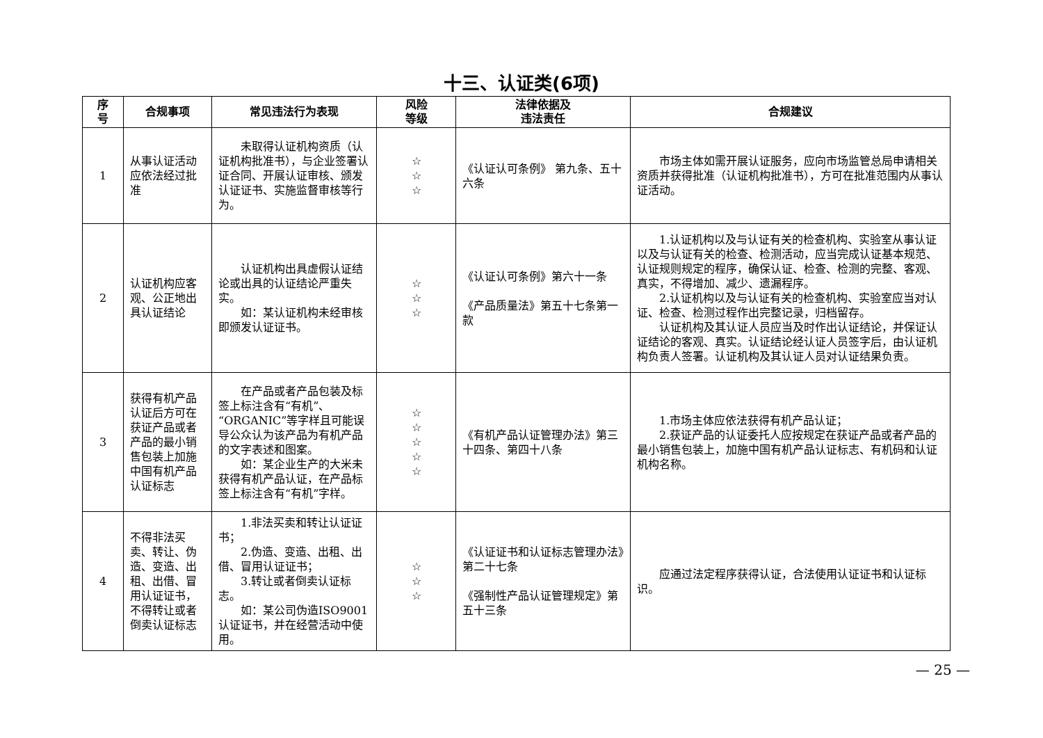十三、认证类(6项)
| 序 号 | 合规事项 | 常见违法行为表现 | 风险 等级 | 法律依据及 违法责任 | 合规建议 |
| --- | --- | --- | --- | --- | --- |
| 1 | 从事认证活动应依法经过批准 | 未取得认证机构资质（认证机构批准书），与企业签署认证合同、开展认证审核、颁发认证证书、实施监督审核等行为。 | ☆ ☆ ☆ | 《认证认可条例》 第九条、五十六条 | 市场主体如需开展认证服务，应向市场监管总局申请相关资质并获得批准（认证机构批准书），方可在批准范围内从事认证活动。 |
| 2 | 认证机构应客观、公正地出具认证结论 | 认证机构出具虚假认证结论或出具的认证结论严重失实。 如：某认证机构未经审核即颁发认证证书。 | ☆ ☆ ☆ | 《认证认可条例》第六十一条 《产品质量法》第五十七条第一款 | 1.认证机构以及与认证有关的检查机构、实验室从事认证以及与认证有关的检查、检测活动，应当完成认证基本规范、认证规则规定的程序，确保认证、检查、检测的完整、客观、真实，不得增加、减少、遗漏程序。 2.认证机构以及与认证有关的检查机构、实验室应当对认证、检查、检测过程作出完整记录，归档留存。 认证机构及其认证人员应当及时作出认证结论，并保证认证结论的客观、真实。认证结论经认证人员签字后，由认证机构负责人签署。认证机构及其认证人员对认证结果负责。 |
| 3 | 获得有机产品认证后方可在获证产品或者产品的最小销售包装上加施中国有机产品认证标志 | 在产品或者产品包装及标签上标注含有“有机”、“ORGANIC”等字样且可能误导公众认为该产品为有机产品的文字表述和图案。 如：某企业生产的大米未获得有机产品认证，在产品标签上标注含有“有机”字样。 | ☆ ☆ ☆ ☆ ☆ | 《有机产品认证管理办法》第三十四条、第四十八条 | 1.市场主体应依法获得有机产品认证； 2.获证产品的认证委托人应按规定在获证产品或者产品的最小销售包装上，加施中国有机产品认证标志、有机码和认证机构名称。 |
| 4 | 不得非法买卖、转让、伪造、变造、出租、出借、冒用认证证书，不得转让或者倒卖认证标志 | 1.非法买卖和转让认证证书； 2.伪造、变造、出租、出借、冒用认证证书； 3.转让或者倒卖认证标志。 如：某公司伪造ISO9001认证证书，并在经营活动中使用。 | ☆ ☆ ☆ | 《认证证书和认证标志管理办法》第二十七条 《强制性产品认证管理规定》第五十三条 | 应通过法定程序获得认证，合法使用认证证书和认证标识。 |
— 25 —